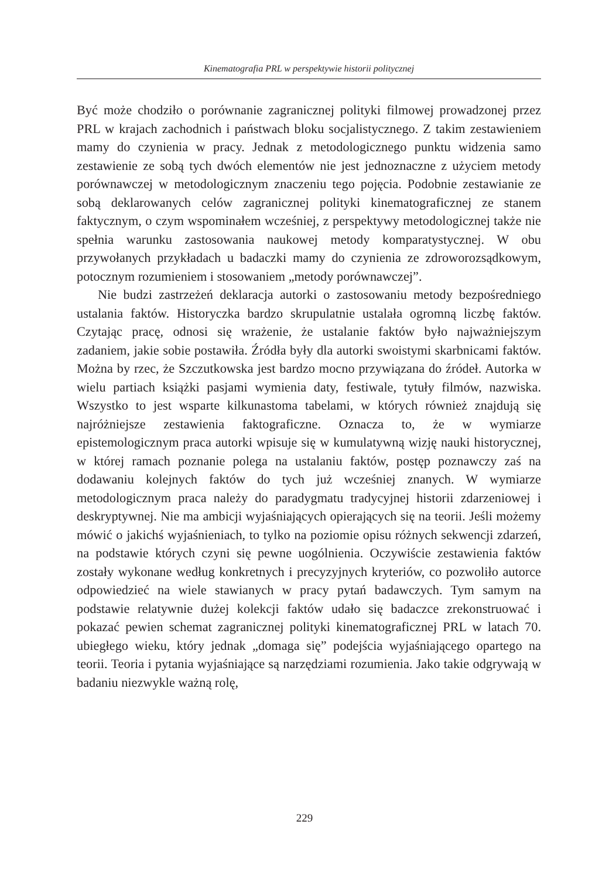Kinematografia PRL w perspektywie historii politycznej
Być może chodziło o porównanie zagranicznej polityki filmowej prowadzonej przez PRL w krajach zachodnich i państwach bloku socjalistycznego. Z takim zestawieniem mamy do czynienia w pracy. Jednak z metodologicznego punktu widzenia samo zestawienie ze sobą tych dwóch elementów nie jest jednoznaczne z użyciem metody porównawczej w metodologicznym znaczeniu tego pojęcia. Podobnie zestawianie ze sobą deklarowanych celów zagranicznej polityki kinematograficznej ze stanem faktycznym, o czym wspominałem wcześniej, z perspektywy metodologicznej także nie spełnia warunku zastosowania naukowej metody komparatystycznej. W obu przywołanych przykładach u badaczki mamy do czynienia ze zdroworozsądkowym, potocznym rozumieniem i stosowaniem „metody porównawczej”.
Nie budzi zastrzeżeń deklaracja autorki o zastosowaniu metody bezpośredniego ustalania faktów. Historyczka bardzo skrupulatnie ustalała ogromną liczbę faktów. Czytając pracę, odnosi się wrażenie, że ustalanie faktów było najważniejszym zadaniem, jakie sobie postawiła. Źródła były dla autorki swoistymi skarbnicami faktów. Można by rzec, że Szczutkowska jest bardzo mocno przywiązana do źródeł. Autorka w wielu partiach książki pasjami wymienia daty, festiwale, tytuły filmów, nazwiska. Wszystko to jest wsparte kilkunastoma tabelami, w których również znajdują się najróżniejsze zestawienia faktograficzne. Oznacza to, że w wymiarze epistemologicznym praca autorki wpisuje się w kumulatywną wizję nauki historycznej, w której ramach poznanie polega na ustalaniu faktów, postęp poznawczy zaś na dodawaniu kolejnych faktów do tych już wcześniej znanych. W wymiarze metodologicznym praca należy do paradygmatu tradycyjnej historii zdarzeniowej i deskryptywnej. Nie ma ambicji wyjaśniających opierających się na teorii. Jeśli możemy mówić o jakichś wyjaśnieniach, to tylko na poziomie opisu różnych sekwencji zdarzeń, na podstawie których czyni się pewne uogólnienia. Oczywiście zestawienia faktów zostały wykonane według konkretnych i precyzyjnych kryteriów, co pozwoliło autorce odpowiedzieć na wiele stawianych w pracy pytań badawczych. Tym samym na podstawie relatywnie dużej kolekcji faktów udało się badaczce zrekonstruować i pokazać pewien schemat zagranicznej polityki kinematograficznej PRL w latach 70. ubiegłego wieku, który jednak „domaga się” podejścia wyjaśniającego opartego na teorii. Teoria i pytania wyjaśniające są narzędziami rozumienia. Jako takie odgrywają w badaniu niezwykle ważną rolę,
229